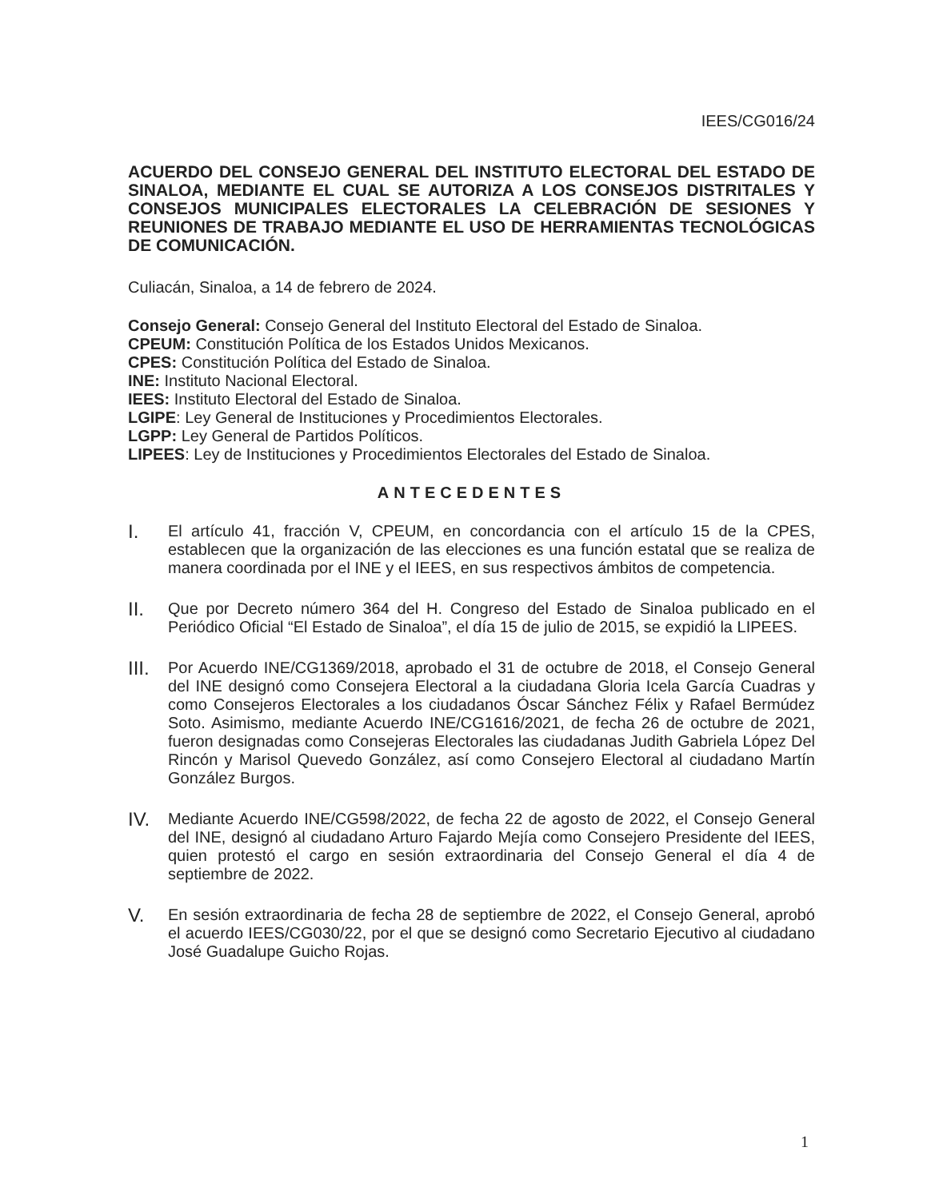IEES/CG016/24
ACUERDO DEL CONSEJO GENERAL DEL INSTITUTO ELECTORAL DEL ESTADO DE SINALOA, MEDIANTE EL CUAL SE AUTORIZA A LOS CONSEJOS DISTRITALES Y CONSEJOS MUNICIPALES ELECTORALES LA CELEBRACIÓN DE SESIONES Y REUNIONES DE TRABAJO MEDIANTE EL USO DE HERRAMIENTAS TECNOLÓGICAS DE COMUNICACIÓN.
Culiacán, Sinaloa, a 14 de febrero de 2024.
Consejo General: Consejo General del Instituto Electoral del Estado de Sinaloa.
CPEUM: Constitución Política de los Estados Unidos Mexicanos.
CPES: Constitución Política del Estado de Sinaloa.
INE: Instituto Nacional Electoral.
IEES: Instituto Electoral del Estado de Sinaloa.
LGIPE: Ley General de Instituciones y Procedimientos Electorales.
LGPP: Ley General de Partidos Políticos.
LIPEES: Ley de Instituciones y Procedimientos Electorales del Estado de Sinaloa.
ANTECEDENTES
I.
El artículo 41, fracción V, CPEUM, en concordancia con el artículo 15 de la CPES, establecen que la organización de las elecciones es una función estatal que se realiza de manera coordinada por el INE y el IEES, en sus respectivos ámbitos de competencia.
II.
Que por Decreto número 364 del H. Congreso del Estado de Sinaloa publicado en el Periódico Oficial “El Estado de Sinaloa”, el día 15 de julio de 2015, se expidió la LIPEES.
III.
Por Acuerdo INE/CG1369/2018, aprobado el 31 de octubre de 2018, el Consejo General del INE designó como Consejera Electoral a la ciudadana Gloria Icela García Cuadras y como Consejeros Electorales a los ciudadanos Óscar Sánchez Félix y Rafael Bermúdez Soto. Asimismo, mediante Acuerdo INE/CG1616/2021, de fecha 26 de octubre de 2021, fueron designadas como Consejeras Electorales las ciudadanas Judith Gabriela López Del Rincón y Marisol Quevedo González, así como Consejero Electoral al ciudadano Martín González Burgos.
IV.
Mediante Acuerdo INE/CG598/2022, de fecha 22 de agosto de 2022, el Consejo General del INE, designó al ciudadano Arturo Fajardo Mejía como Consejero Presidente del IEES, quien protestó el cargo en sesión extraordinaria del Consejo General el día 4 de septiembre de 2022.
V.
En sesión extraordinaria de fecha 28 de septiembre de 2022, el Consejo General, aprobó el acuerdo IEES/CG030/22, por el que se designó como Secretario Ejecutivo al ciudadano José Guadalupe Guicho Rojas.
1